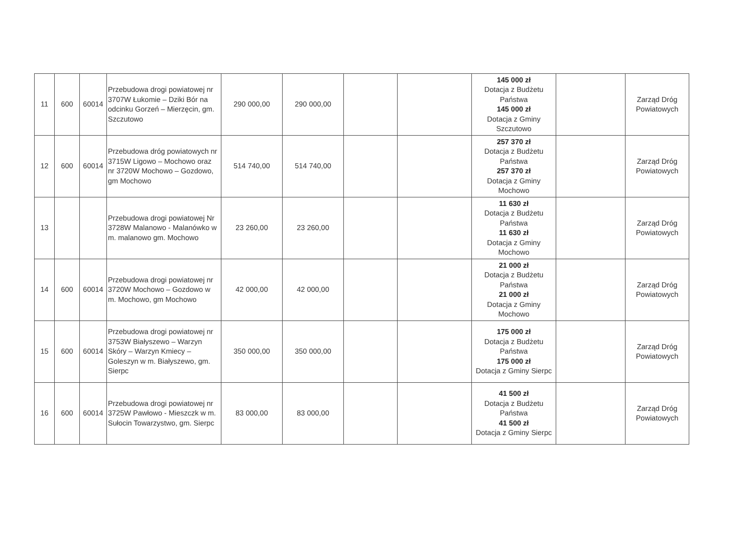| 11 | 600 | 60014 | Przebudowa drogi powiatowej nr 3707W Łukomie – Dziki Bór na odcinku Gorzeń – Mierzęcin, gm. Szczutowo | 290 000,00 | 290 000,00 | | | 145 000 zł Dotacja z Budżetu Państwa 145 000 zł Dotacja z Gminy Szczutowo | | Zarząd Dróg Powiatowych |
| 12 | 600 | 60014 | Przebudowa dróg powiatowych nr 3715W Ligowo – Mochowo oraz nr 3720W Mochowo – Gozdowo, gm Mochowo | 514 740,00 | 514 740,00 | | | 257 370 zł Dotacja z Budżetu Państwa 257 370 zł Dotacja z Gminy Mochowo | | Zarząd Dróg Powiatowych |
| 13 | | | Przebudowa drogi powiatowej Nr 3728W Malanowo - Malanówko w m. malanowo gm. Mochowo | 23 260,00 | 23 260,00 | | | 11 630 zł Dotacja z Budżetu Państwa 11 630 zł Dotacja z Gminy Mochowo | | Zarząd Dróg Powiatowych |
| 14 | 600 | 60014 | Przebudowa drogi powiatowej nr 3720W Mochowo – Gozdowo w m. Mochowo, gm Mochowo | 42 000,00 | 42 000,00 | | | 21 000 zł Dotacja z Budżetu Państwa 21 000 zł Dotacja z Gminy Mochowo | | Zarząd Dróg Powiatowych |
| 15 | 600 | 60014 | Przebudowa drogi powiatowej nr 3753W Białyszewo – Warzyn Skóry – Warzyn Kmiecy – Goleszyn w m. Białyszewo, gm. Sierpc | 350 000,00 | 350 000,00 | | | 175 000 zł Dotacja z Budżetu Państwa 175 000 zł Dotacja z Gminy Sierpc | | Zarząd Dróg Powiatowych |
| 16 | 600 | 60014 | Przebudowa drogi powiatowej nr 3725W Pawłowo - Mieszczk w m. Sułocin Towarzystwo, gm. Sierpc | 83 000,00 | 83 000,00 | | | 41 500 zł Dotacja z Budżetu Państwa 41 500 zł Dotacja z Gminy Sierpc | | Zarząd Dróg Powiatowych |